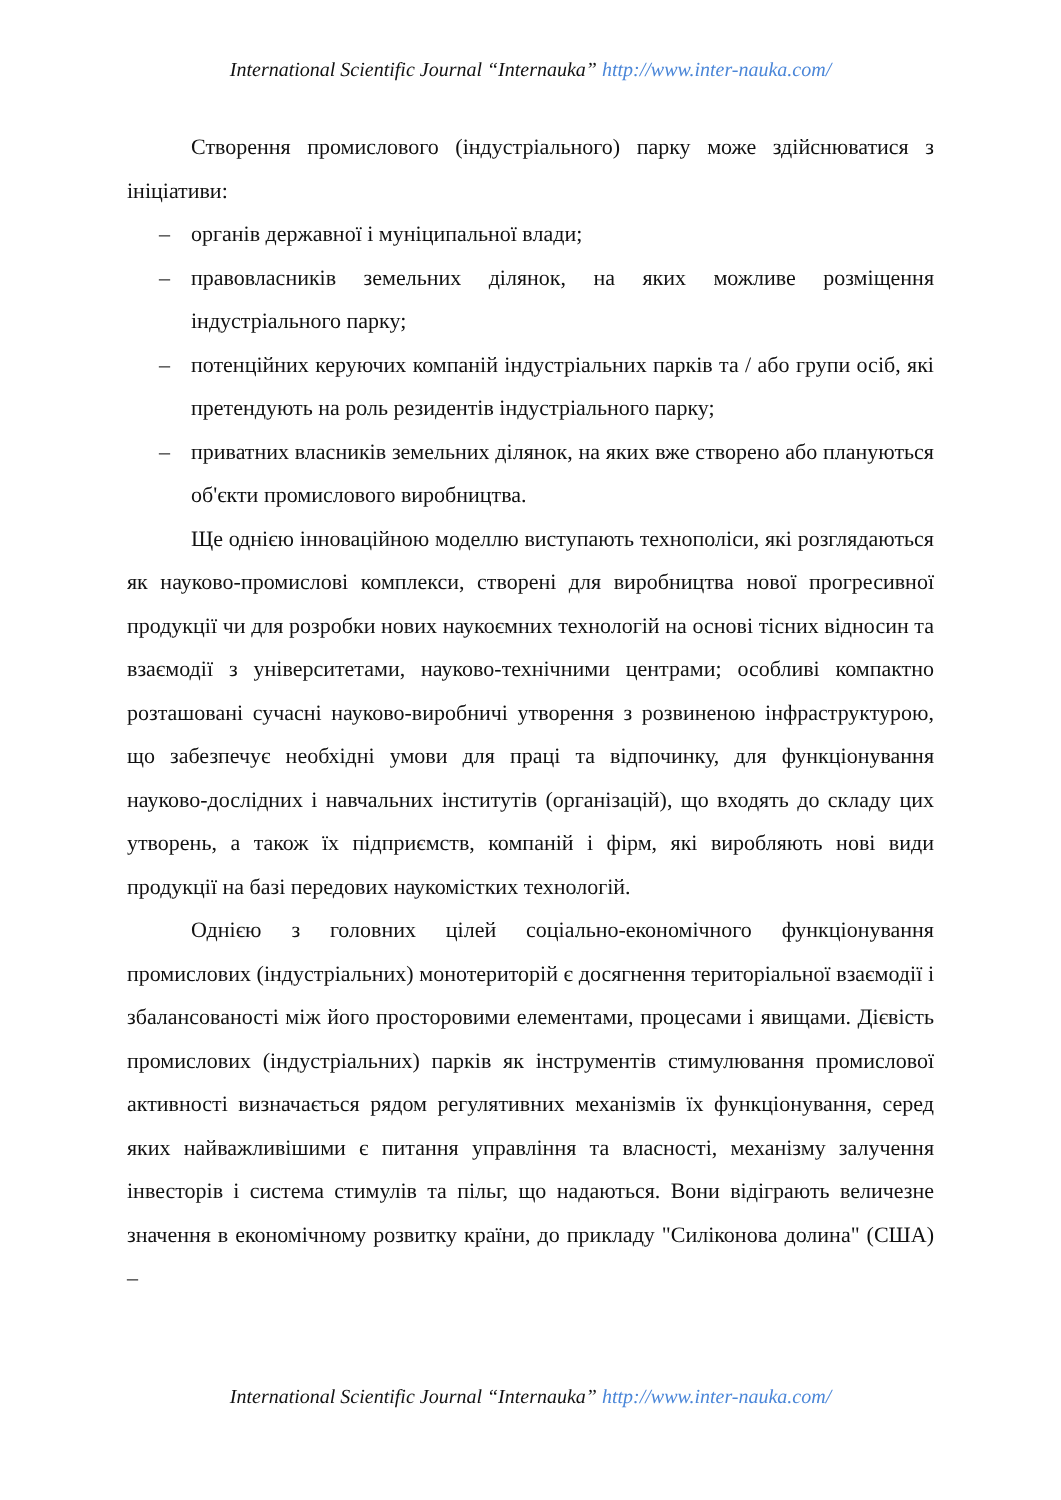International Scientific Journal “Internauka” http://www.inter-nauka.com/
Створення промислового (індустріального) парку може здійснюватися з ініціативи:
– органів державної і муніципальної влади;
– правовласників земельних ділянок, на яких можливе розміщення індустріального парку;
– потенційних керуючих компаній індустріальних парків та / або групи осіб, які претендують на роль резидентів індустріального парку;
– приватних власників земельних ділянок, на яких вже створено або плануються об'єкти промислового виробництва.
Ще однією інноваційною моделлю виступають технополіси, які розглядаються як науково-промислові комплекси, створені для виробництва нової прогресивної продукції чи для розробки нових наукоємних технологій на основі тісних відносин та взаємодії з університетами, науково-технічними центрами; особливі компактно розташовані сучасні науково-виробничі утворення з розвиненою інфраструктурою, що забезпечує необхідні умови для праці та відпочинку, для функціонування науково-дослідних і навчальних інститутів (організацій), що входять до складу цих утворень, а також їх підприємств, компаній і фірм, які виробляють нові види продукції на базі передових наукомістких технологій.
Однією з головних цілей соціально-економічного функціонування промислових (індустріальних) монотериторій є досягнення територіальної взаємодії і збалансованості між його просторовими елементами, процесами і явищами. Дієвість промислових (індустріальних) парків як інструментів стимулювання промислової активності визначається рядом регулятивних механізмів їх функціонування, серед яких найважливішими є питання управління та власності, механізму залучення інвесторів і система стимулів та пільг, що надаються. Вони відіграють величезне значення в економічному розвитку країни, до прикладу "Силіконова долина" (США) –
International Scientific Journal “Internauka” http://www.inter-nauka.com/